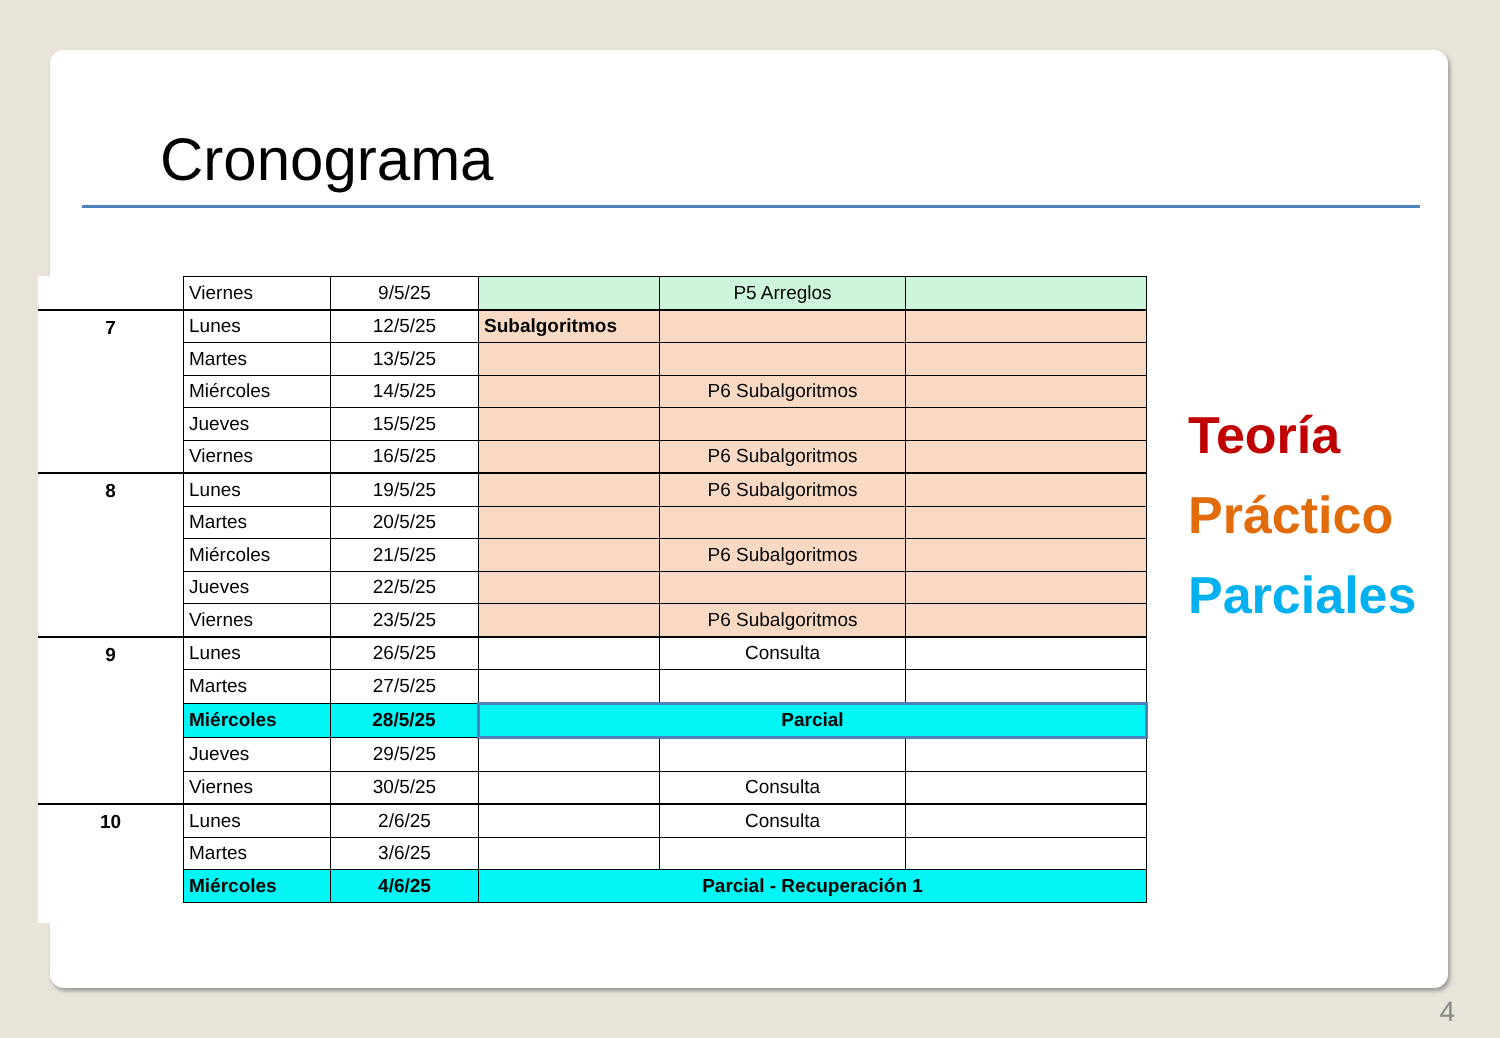Cronograma
| | Viernes | 9/5/25 | | P5 Arreglos | |
| 7 | Lunes | 12/5/25 | Subalgoritmos | | |
| | Martes | 13/5/25 | | | |
| | Miércoles | 14/5/25 | | P6 Subalgoritmos | |
| | Jueves | 15/5/25 | | | |
| | Viernes | 16/5/25 | | P6 Subalgoritmos | |
| 8 | Lunes | 19/5/25 | | P6 Subalgoritmos | |
| | Martes | 20/5/25 | | | |
| | Miércoles | 21/5/25 | | P6 Subalgoritmos | |
| | Jueves | 22/5/25 | | | |
| | Viernes | 23/5/25 | | P6 Subalgoritmos | |
| 9 | Lunes | 26/5/25 | | Consulta | |
| | Martes | 27/5/25 | | | |
| | Miércoles | 28/5/25 | Parcial | | |
| | Jueves | 29/5/25 | | | |
| | Viernes | 30/5/25 | | Consulta | |
| 10 | Lunes | 2/6/25 | | Consulta | |
| | Martes | 3/6/25 | | | |
| | Miércoles | 4/6/25 | Parcial - Recuperación 1 | | |
Teoría
Práctico
Parciales
4